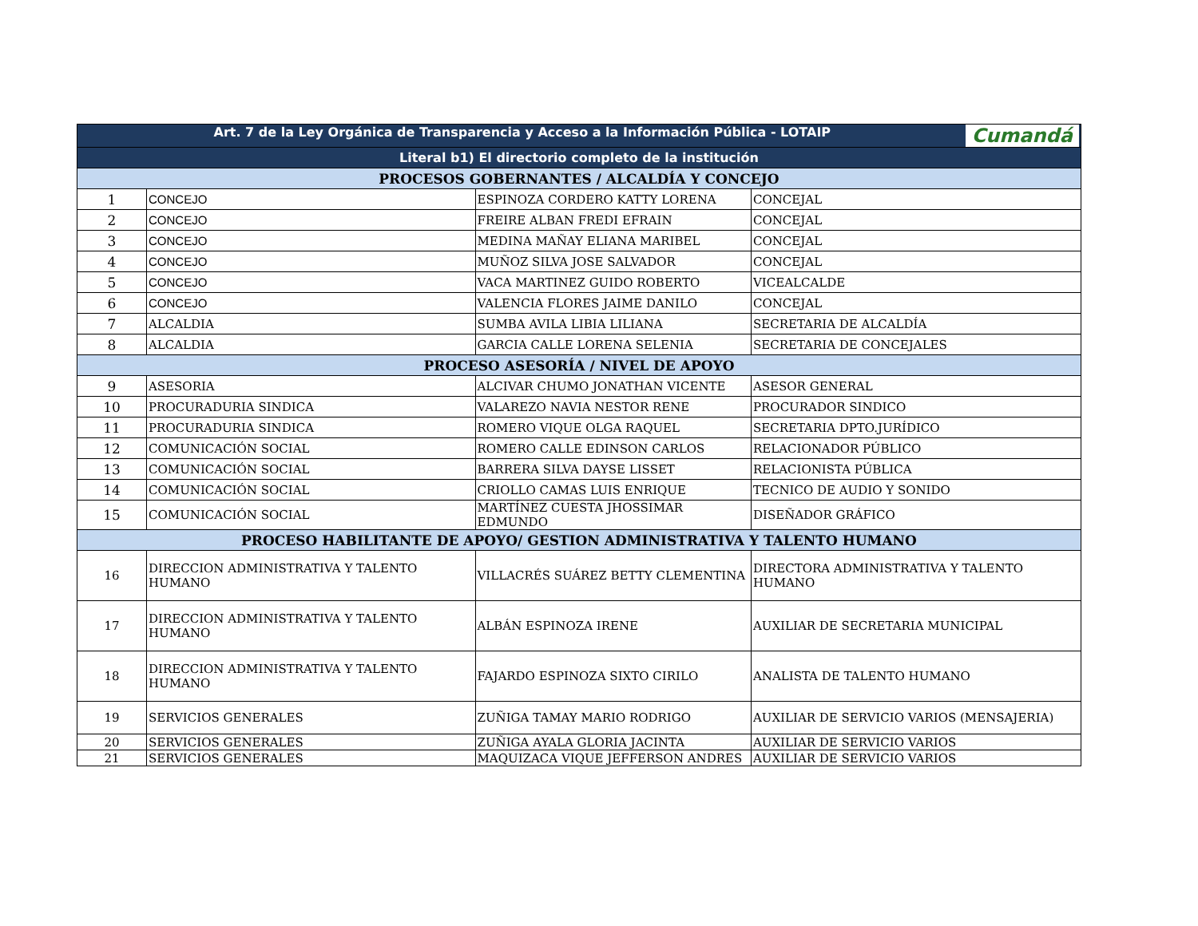| Art. 7 de la Ley Orgánica de Transparencia y Acceso a la Información Pública - LOTAIP Cumandá | | | |
| --- | --- | --- | --- |
| Literal b1) El directorio completo de la institución | | | |
| PROCESOS GOBERNANTES / ALCALDÍA Y CONCEJO | | | |
| 1 | CONCEJO | ESPINOZA CORDERO KATTY LORENA | CONCEJAL |
| 2 | CONCEJO | FREIRE ALBAN FREDI EFRAIN | CONCEJAL |
| 3 | CONCEJO | MEDINA MAÑAY ELIANA MARIBEL | CONCEJAL |
| 4 | CONCEJO | MUÑOZ SILVA JOSE SALVADOR | CONCEJAL |
| 5 | CONCEJO | VACA MARTINEZ GUIDO ROBERTO | VICEALCALDE |
| 6 | CONCEJO | VALENCIA FLORES JAIME DANILO | CONCEJAL |
| 7 | ALCALDIA | SUMBA AVILA LIBIA LILIANA | SECRETARIA DE ALCALDÍA |
| 8 | ALCALDIA | GARCIA CALLE LORENA SELENIA | SECRETARIA DE CONCEJALES |
| PROCESO ASESORÍA / NIVEL DE APOYO | | | |
| 9 | ASESORIA | ALCIVAR CHUMO JONATHAN VICENTE | ASESOR GENERAL |
| 10 | PROCURADURIA SINDICA | VALAREZO NAVIA NESTOR RENE | PROCURADOR SINDICO |
| 11 | PROCURADURIA SINDICA | ROMERO VIQUE OLGA RAQUEL | SECRETARIA DPTO.JURÍDICO |
| 12 | COMUNICACIÓN SOCIAL | ROMERO CALLE EDINSON CARLOS | RELACIONADOR PÚBLICO |
| 13 | COMUNICACIÓN SOCIAL | BARRERA SILVA DAYSE LISSET | RELACIONISTA PÚBLICA |
| 14 | COMUNICACIÓN SOCIAL | CRIOLLO CAMAS LUIS ENRIQUE | TECNICO DE AUDIO Y SONIDO |
| 15 | COMUNICACIÓN SOCIAL | MARTÍNEZ CUESTA JHOSSIMAR EDMUNDO | DISEÑADOR GRÁFICO |
| PROCESO HABILITANTE DE APOYO/ GESTION ADMINISTRATIVA Y TALENTO HUMANO | | | |
| 16 | DIRECCION ADMINISTRATIVA Y TALENTO HUMANO | VILLACRÉS SUÁREZ BETTY CLEMENTINA | DIRECTORA ADMINISTRATIVA Y TALENTO HUMANO |
| 17 | DIRECCION ADMINISTRATIVA Y TALENTO HUMANO | ALBÁN ESPINOZA IRENE | AUXILIAR DE SECRETARIA MUNICIPAL |
| 18 | DIRECCION ADMINISTRATIVA Y TALENTO HUMANO | FAJARDO ESPINOZA SIXTO CIRILO | ANALISTA DE TALENTO HUMANO |
| 19 | SERVICIOS GENERALES | ZUÑIGA TAMAY MARIO RODRIGO | AUXILIAR DE SERVICIO VARIOS (MENSAJERIA) |
| 20 | SERVICIOS GENERALES | ZUÑIGA AYALA GLORIA JACINTA | AUXILIAR DE SERVICIO VARIOS |
| 21 | SERVICIOS GENERALES | MAQUIZACA VIQUE JEFFERSON ANDRES | AUXILIAR DE SERVICIO VARIOS |